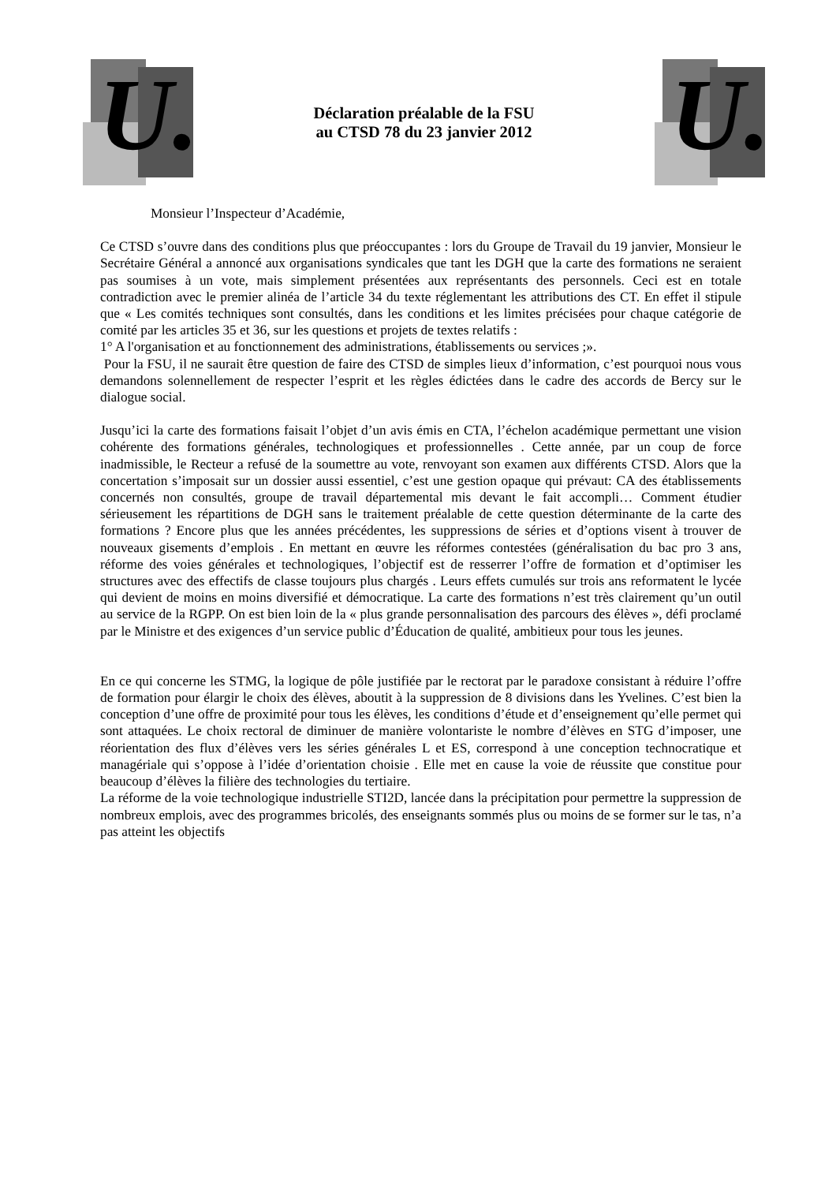U.
Déclaration préalable de la FSU
au CTSD 78 du 23 janvier 2012
U.
Monsieur l’Inspecteur d’Académie,
Ce CTSD s’ouvre dans des conditions plus que préoccupantes : lors du Groupe de Travail du 19 janvier, Monsieur le Secrétaire Général a annoncé aux organisations syndicales que tant les DGH que la carte des formations ne seraient pas soumises à un vote, mais simplement présentées aux représentants des personnels. Ceci est en totale contradiction avec le premier alinéa de l’article 34 du texte réglementant les attributions des CT. En effet il stipule que « Les comités techniques sont consultés, dans les conditions et les limites précisées pour chaque catégorie de comité par les articles 35 et 36, sur les questions et projets de textes relatifs :
1° A l'organisation et au fonctionnement des administrations, établissements ou services ;».
Pour la FSU, il ne saurait être question de faire des CTSD de simples lieux d’information, c’est pourquoi nous vous demandons solennellement de respecter l’esprit et les règles édictées dans le cadre des accords de Bercy sur le dialogue social.
Jusqu’ici la carte des formations faisait l’objet d’un avis émis en CTA, l’échelon académique permettant une vision cohérente des formations générales, technologiques et professionnelles . Cette année, par un coup de force inadmissible, le Recteur a refusé de la soumettre au vote, renvoyant son examen aux différents CTSD. Alors que la concertation s’imposait sur un dossier aussi essentiel, c’est une gestion opaque qui prévaut: CA des établissements concernés non consultés, groupe de travail départemental mis devant le fait accompli… Comment étudier sérieusement les répartitions de DGH sans le traitement préalable de cette question déterminante de la carte des formations ? Encore plus que les années précédentes, les suppressions de séries et d’options visent à trouver de nouveaux gisements d’emplois . En mettant en œuvre les réformes contestées (généralisation du bac pro 3 ans, réforme des voies générales et technologiques, l’objectif est de resserrer l’offre de formation et d’optimiser les structures avec des effectifs de classe toujours plus chargés . Leurs effets cumulés sur trois ans reformatent le lycée qui devient de moins en moins diversifié et démocratique. La carte des formations n’est très clairement qu’un outil au service de la RGPP. On est bien loin de la « plus grande personnalisation des parcours des élèves », défi proclamé par le Ministre et des exigences d’un service public d’Éducation de qualité, ambitieux pour tous les jeunes.
En ce qui concerne les STMG, la logique de pôle justifiée par le rectorat par le paradoxe consistant à réduire l’offre de formation pour élargir le choix des élèves, aboutit à la suppression de 8 divisions dans les Yvelines. C’est bien la conception d’une offre de proximité pour tous les élèves, les conditions d’étude et d’enseignement qu’elle permet qui sont attaquées. Le choix rectoral de diminuer de manière volontariste le nombre d’élèves en STG d’imposer, une réorientation des flux d’élèves vers les séries générales L et ES, correspond à une conception technocratique et managériale qui s’oppose à l’idée d’orientation choisie . Elle met en cause la voie de réussite que constitue pour beaucoup d’élèves la filière des technologies du tertiaire.
La réforme de la voie technologique industrielle STI2D, lancée dans la précipitation pour permettre la suppression de nombreux emplois, avec des programmes bricolés, des enseignants sommés plus ou moins de se former sur le tas, n’a pas atteint les objectifs